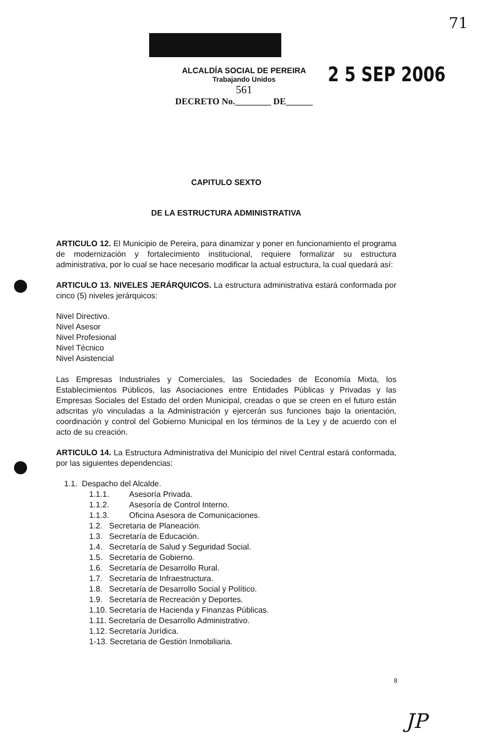71
2 5 SEP 2006
ALCALDÍA SOCIAL DE PEREIRA
Trabajando Unidos
561
DECRETO No.________ DE______
CAPITULO SEXTO
DE LA ESTRUCTURA ADMINISTRATIVA
ARTICULO 12. El Municipio de Pereira, para dinamizar y poner en funcionamiento el programa de modernización y fortalecimiento institucional, requiere formalizar su estructura administrativa, por lo cual se hace necesario modificar la actual estructura, la cual quedará así:
ARTICULO 13. NIVELES JERÁRQUICOS. La estructura administrativa estará conformada por cinco (5) niveles jerárquicos:
Nivel Directivo.
Nivel Asesor
Nivel Profesional
Nivel Técnico
Nivel Asistencial
Las Empresas Industriales y Comerciales, las Sociedades de Economía Mixta, los Establecimientos Públicos, las Asociaciones entre Entidades Públicas y Privadas y las Empresas Sociales del Estado del orden Municipal, creadas o que se creen en el futuro están adscritas y/o vinculadas a la Administración y ejercerán sus funciones bajo la orientación, coordinación y control del Gobierno Municipal en los términos de la Ley y de acuerdo con el acto de su creación.
ARTICULO 14. La Estructura Administrativa del Municipio del nivel Central estará conformada, por las siguientes dependencias:
1.1. Despacho del Alcalde.
1.1.1. Asesoría Privada.
1.1.2. Asesoría de Control Interno.
1.1.3. Oficina Asesora de Comunicaciones.
1.2. Secretaria de Planeación.
1.3. Secretaría de Educación.
1.4. Secretaría de Salud y Seguridad Social.
1.5. Secretaría de Gobierno.
1.6. Secretaría de Desarrollo Rural.
1.7. Secretaría de Infraestructura.
1.8. Secretaría de Desarrollo Social y Político.
1.9. Secretaría de Recreación y Deportes.
1.10. Secretaría de Hacienda y Finanzas Públicas.
1.11. Secretaría de Desarrollo Administrativo.
1.12. Secretaría Jurídica.
1-13. Secretaria de Gestión Inmobiliaria.
8
JP